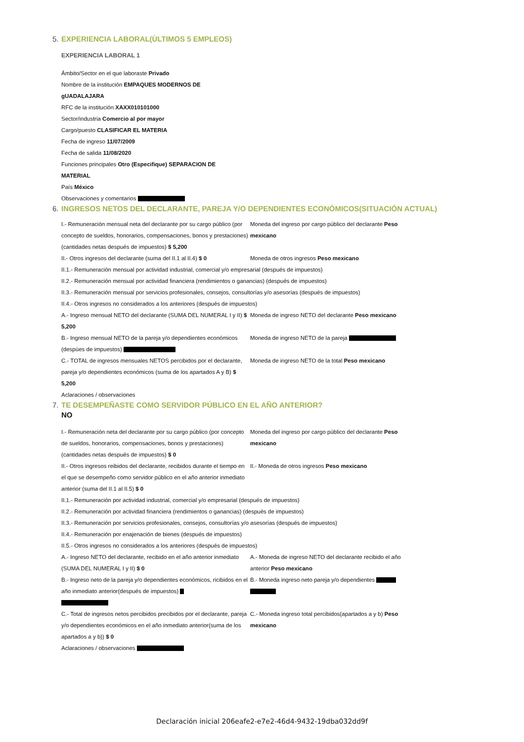5. EXPERIENCIA LABORAL(ÙLTIMOS 5 EMPLEOS)
EXPERIENCIA LABORAL 1
Ámbito/Sector en el que laboraste Privado
Nombre de la institución EMPAQUES MODERNOS DE
gUADALAJARA
RFC de la institución XAXX010101000
Sector/industria Comercio al por mayor
Cargo/puesto CLASIFICAR EL MATERIA
Fecha de ingreso 11/07/2009
Fecha de salida 11/08/2020
Funciones principales Otro (Especifique) SEPARACION DE
MATERIAL
País México
Observaciones y comentarios
6. INGRESOS NETOS DEL DECLARANTE, PAREJA Y/O DEPENDIENTES ECONÓMICOS(SITUACIÓN ACTUAL)
I.- Remuneración mensual neta del declarante por su cargo público (por concepto de sueldos, honorarios, compensaciones, bonos y prestaciones)(cantidades netas después de impuestos) $ 5,200
Moneda del ingreso por cargo público del declarante Peso mexicano
II.- Otros ingresos del declarante (suma del II.1 al II.4) $ 0
Moneda de otros ingresos Peso mexicano
II.1.- Remuneración mensual por actividad industrial, comercial y/o empresarial (después de impuestos)
II.2.- Remuneración mensual por actividad financiera (rendimientos o ganancias) (después de impuestos)
II.3.- Remuneración mensual por servicios profesionales, consejos, consultorías y/o asesorías (después de impuestos)
II.4.- Otros ingresos no considerados a los anteriores (después de impuestos)
A.- Ingreso mensual NETO del declarante (SUMA DEL NUMERAL I y II) $ 5,200
Moneda de ingreso NETO del declarante Peso mexicano
B.- Ingreso mensual NETO de la pareja y/o dependientes económicos (despúes de impuestos)
Moneda de ingreso NETO de la pareja
C.- TOTAL de ingresos mensuales NETOS percibidos por el declarante, pareja y/o dependientes económicos (suma de los apartados A y B) $ 5,200
Moneda de ingreso NETO de la total Peso mexicano
Aclaraciones / observaciones
7. TE DESEMPEÑASTE COMO SERVIDOR PÚBLICO EN EL AÑO ANTERIOR?
NO
I.- Remuneración neta del declarante por su cargo público (por concepto de sueldos, honorarios, compensaciones, bonos y prestaciones)(cantidades netas después de impuestos) $ 0
Moneda del ingreso por cargo público del declarante Peso mexicano
II.- Otros ingresos reibidos del declarante, recibidos durante el tiempo en el que se desempeño como servidor público en el año anterior inmediato anterior (suma del II.1 al II.5) $ 0
II.- Moneda de otros ingresos Peso mexicano
II.1.- Remuneración por actividad industrial, comercial y/o empresarial (después de impuestos)
II.2.- Remuneración por actividad financiera (rendimientos o ganancias) (después de impuestos)
II.3.- Remuneración por servicios profesionales, consejos, consultorías y/o asesorías (después de impuestos)
II.4.- Remuneración por enajenación de bienes (después de impuestos)
II.5.- Otros ingresos no considerados a los anteriores (después de impuestos)
A.- Ingreso NETO del declarante, recibido en el año anterior inmediato (SUMA DEL NUMERAL I y II) $ 0
A.- Moneda de ingreso NETO del declarante recibido el año anterior Peso mexicano
B.- Ingreso neto de la pareja y/o dependientes económicos, ricibidos en el año inmediato anterior(después de impuestos)
B.- Moneda ingreso neto pareja y/o dependientes
C.- Total de ingresos netos percibidos precibidos por el declarante, pareja y/o dependientes económicos en el año inmediato anterior(suma de los apartados a y b)) $ 0
C.- Moneda ingreso total percibidos(apartados a y b) Peso mexicano
Aclaraciones / observaciones
Declaración inicial 206eafe2-e7e2-46d4-9432-19dba032dd9f